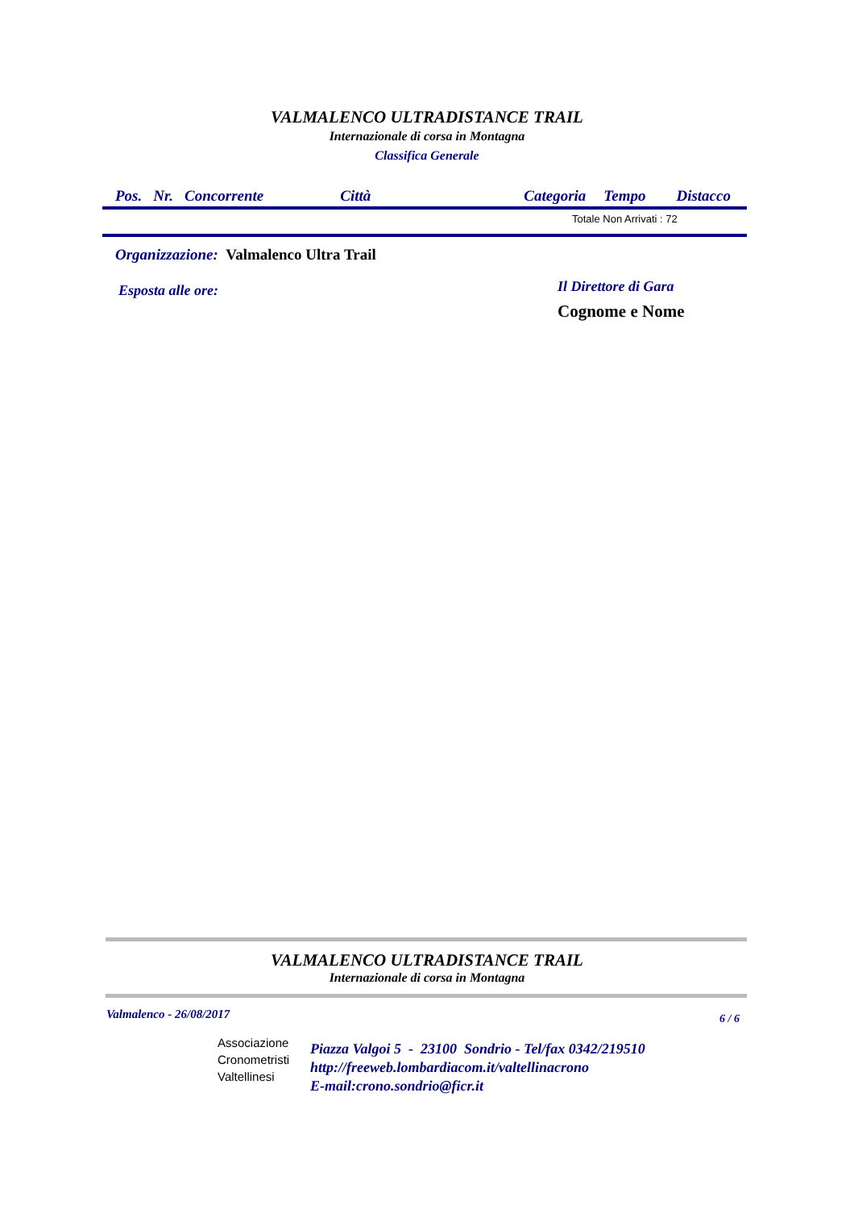VALMALENCO ULTRADISTANCE TRAIL
Internazionale di corsa in Montagna
Classifica Generale
Pos. Nr. Concorrente Città Categoria Tempo Distacco
Totale Non Arrivati : 72
Organizzazione: Valmalenco Ultra Trail
Esposta alle ore:
Il Direttore di Gara
Cognome e Nome
VALMALENCO ULTRADISTANCE TRAIL
Internazionale di corsa in Montagna
Valmalenco - 26/08/2017 6 / 6
Associazione
Cronometristi
Valtellinesi
Piazza Valgoi 5 - 23100 Sondrio - Tel/fax 0342/219510
http://freeweb.lombardiacom.it/valtellinacrono
E-mail:crono.sondrio@ficr.it